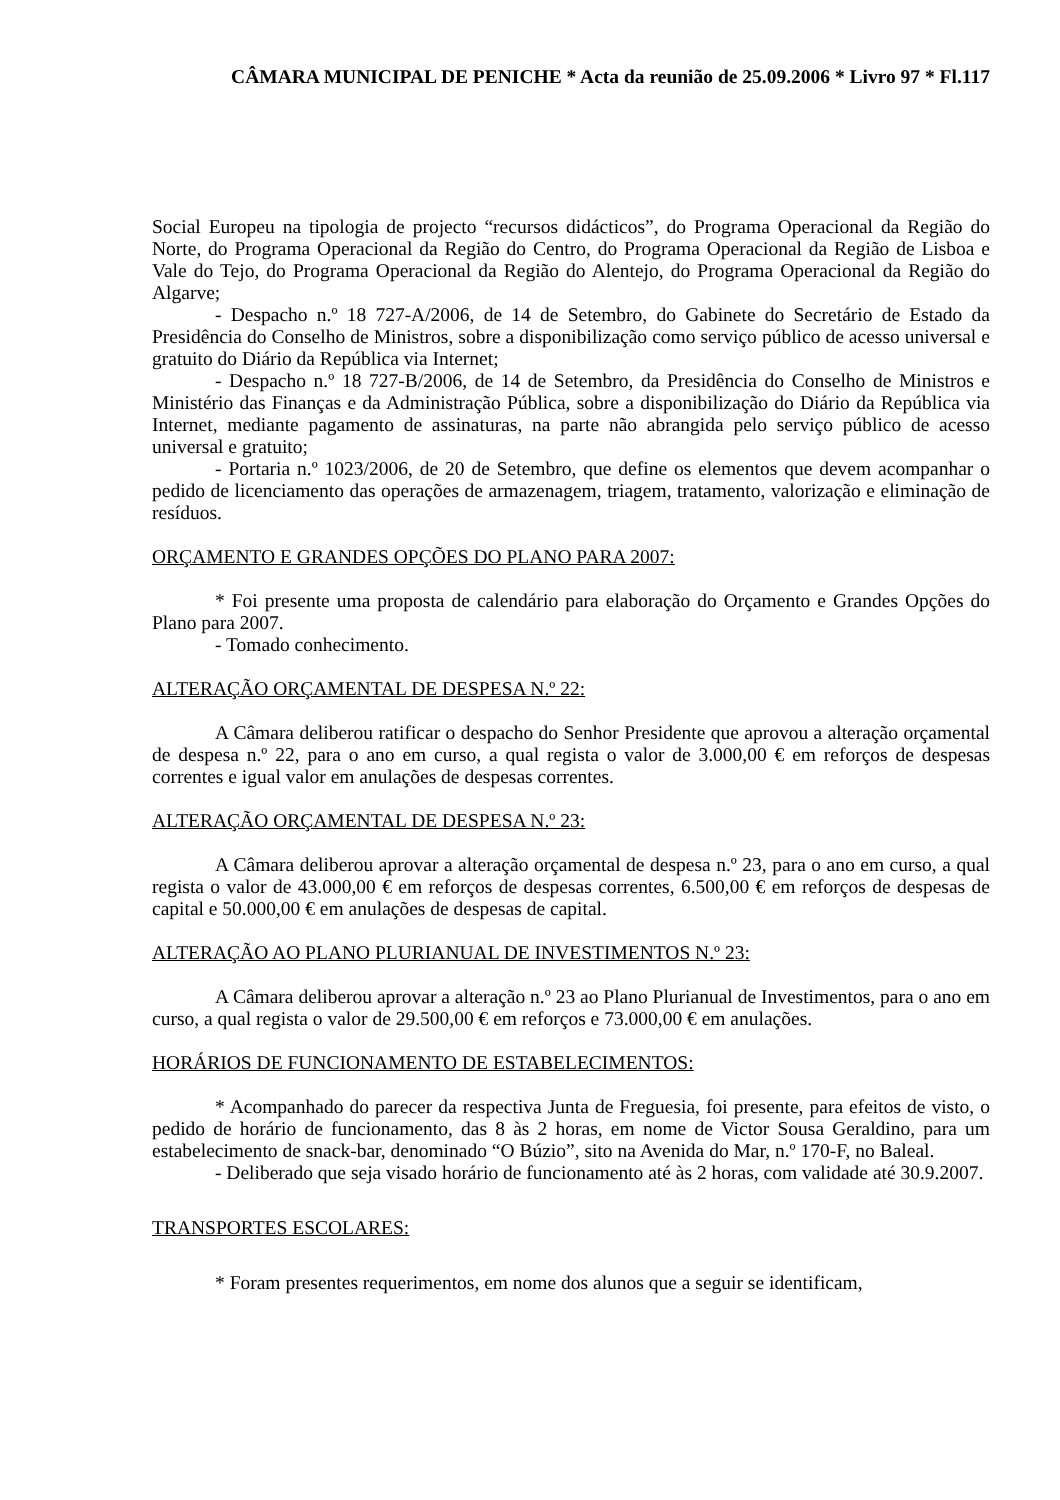CÂMARA MUNICIPAL DE PENICHE * Acta da reunião de 25.09.2006 * Livro 97 * Fl.117
Social Europeu na tipologia de projecto “recursos didácticos”, do Programa Operacional da Região do Norte, do Programa Operacional da Região do Centro, do Programa Operacional da Região de Lisboa e Vale do Tejo, do Programa Operacional da Região do Alentejo, do Programa Operacional da Região do Algarve;
- Despacho n.º 18 727-A/2006, de 14 de Setembro, do Gabinete do Secretário de Estado da Presidência do Conselho de Ministros, sobre a disponibilização como serviço público de acesso universal e gratuito do Diário da República via Internet;
- Despacho n.º 18 727-B/2006, de 14 de Setembro, da Presidência do Conselho de Ministros e Ministério das Finanças e da Administração Pública, sobre a disponibilização do Diário da República via Internet, mediante pagamento de assinaturas, na parte não abrangida pelo serviço público de acesso universal e gratuito;
- Portaria n.º 1023/2006, de 20 de Setembro, que define os elementos que devem acompanhar o pedido de licenciamento das operações de armazenagem, triagem, tratamento, valorização e eliminação de resíduos.
ORÇAMENTO E GRANDES OPÇÕES DO PLANO PARA 2007:
* Foi presente uma proposta de calendário para elaboração do Orçamento e Grandes Opções do Plano para 2007.
- Tomado conhecimento.
ALTERAÇÃO ORÇAMENTAL DE DESPESA N.º 22:
A Câmara deliberou ratificar o despacho do Senhor Presidente que aprovou a alteração orçamental de despesa n.º 22, para o ano em curso, a qual regista o valor de 3.000,00 € em reforços de despesas correntes e igual valor em anulações de despesas correntes.
ALTERAÇÃO ORÇAMENTAL DE DESPESA N.º 23:
A Câmara deliberou aprovar a alteração orçamental de despesa n.º 23, para o ano em curso, a qual regista o valor de 43.000,00 € em reforços de despesas correntes, 6.500,00 € em reforços de despesas de capital e 50.000,00 € em anulações de despesas de capital.
ALTERAÇÃO AO PLANO PLURIANUAL DE INVESTIMENTOS N.º 23:
A Câmara deliberou aprovar a alteração n.º 23 ao Plano Plurianual de Investimentos, para o ano em curso, a qual regista o valor de 29.500,00 € em reforços e 73.000,00 € em anulações.
HORÁRIOS DE FUNCIONAMENTO DE ESTABELECIMENTOS:
* Acompanhado do parecer da respectiva Junta de Freguesia, foi presente, para efeitos de visto, o pedido de horário de funcionamento, das 8 às 2 horas, em nome de Victor Sousa Geraldino, para um estabelecimento de snack-bar, denominado “O Búzio”, sito na Avenida do Mar, n.º 170-F, no Baleal.
- Deliberado que seja visado horário de funcionamento até às 2 horas, com validade até 30.9.2007.
TRANSPORTES ESCOLARES:
* Foram presentes requerimentos, em nome dos alunos que a seguir se identificam,